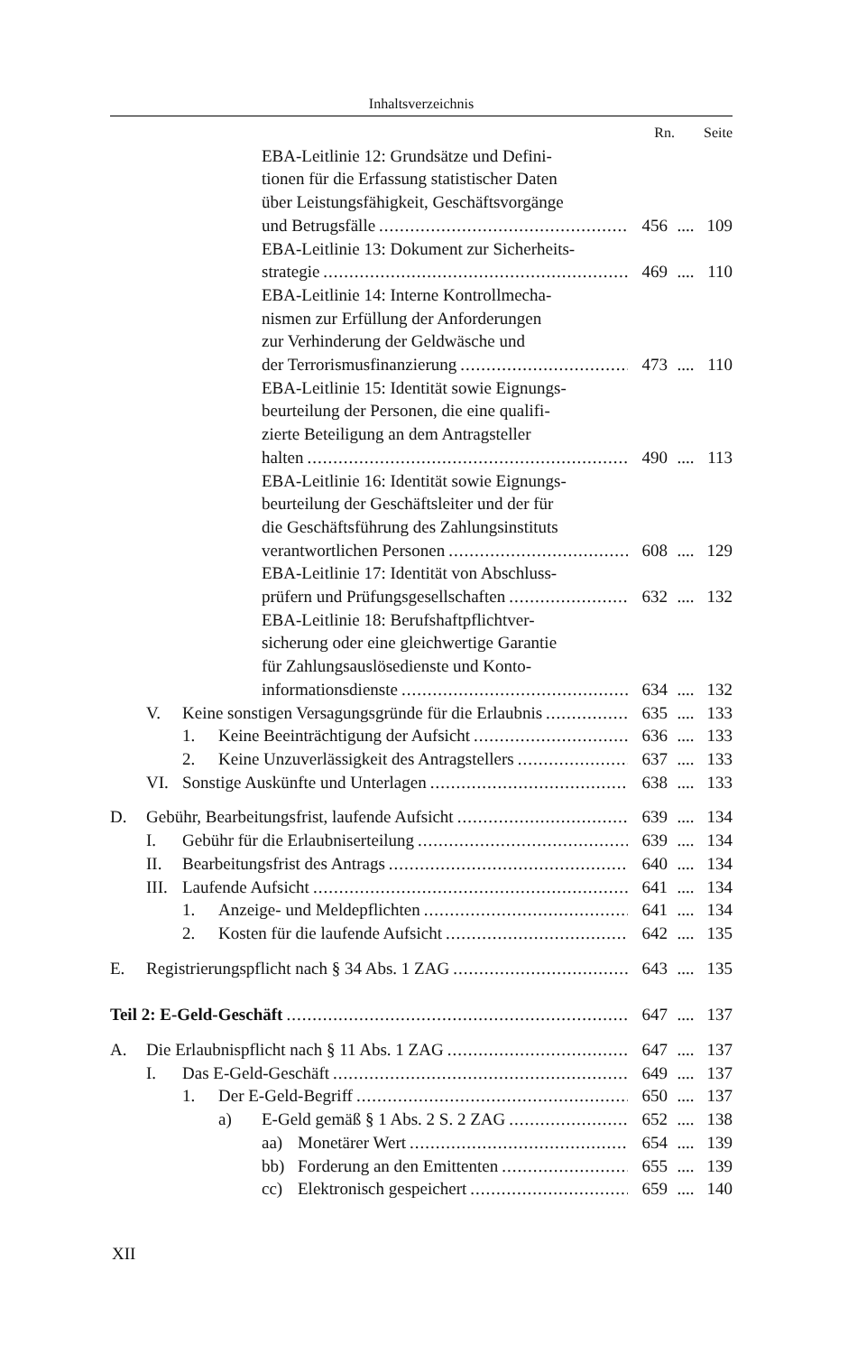Inhaltsverzeichnis
Rn. Seite
EBA-Leitlinie 12: Grundsätze und Defini-
tionen für die Erfassung statistischer Daten
über Leistungsfähigkeit, Geschäftsvorgänge
und Betrugsfälle 456.... 109
EBA-Leitlinie 13: Dokument zur Sicherheits-
strategie 469.... 110
EBA-Leitlinie 14: Interne Kontrollmecha-
nismen zur Erfüllung der Anforderungen
zur Verhinderung der Geldwäsche und
der Terrorismusfinanzierung 473.... 110
EBA-Leitlinie 15: Identität sowie Eignungs-
beurteilung der Personen, die eine qualifi-
zierte Beteiligung an dem Antragsteller
halten 490.... 113
EBA-Leitlinie 16: Identität sowie Eignungs-
beurteilung der Geschäftsleiter und der für
die Geschäftsführung des Zahlungsinstituts
verantwortlichen Personen 608.... 129
EBA-Leitlinie 17: Identität von Abschluss-
prüfern und Prüfungsgesellschaften 632.... 132
EBA-Leitlinie 18: Berufshaftpflichtver-
sicherung oder eine gleichwertige Garantie
für Zahlungsauslösedienste und Konto-
informationsdienste 634.... 132
V. Keine sonstigen Versagungsgründe für die Erlaubnis 635.... 133
1. Keine Beeinträchtigung der Aufsicht 636.... 133
2. Keine Unzuverlässigkeit des Antragstellers 637.... 133
VI. Sonstige Auskünfte und Unterlagen 638.... 133
D. Gebühr, Bearbeitungsfrist, laufende Aufsicht 639.... 134
I. Gebühr für die Erlaubniserteilung 639.... 134
II. Bearbeitungsfrist des Antrags 640.... 134
III.
Laufende Aufsicht 641.... 134
1. Anzeige- und Meldepflichten 641.... 134
2. Kosten für die laufende Aufsicht 642.... 135
E. Registrierungspflicht nach § 34 Abs. 1 ZAG 643.... 135
Teil 2: E-Geld-Geschäft 647.... 137
A. Die Erlaubnispflicht nach § 11 Abs. 1 ZAG 647.... 137
I. Das E-Geld-Geschäft 649.... 137
1. Der E-Geld-Begriff 650.... 137
a) E-Geld gemäß § 1 Abs. 2 S. 2 ZAG 652.... 138
aa) Monetärer Wert 654.... 139
bb) Forderung an den Emittenten 655.... 139
cc) Elektronisch gespeichert 659.... 140
XII